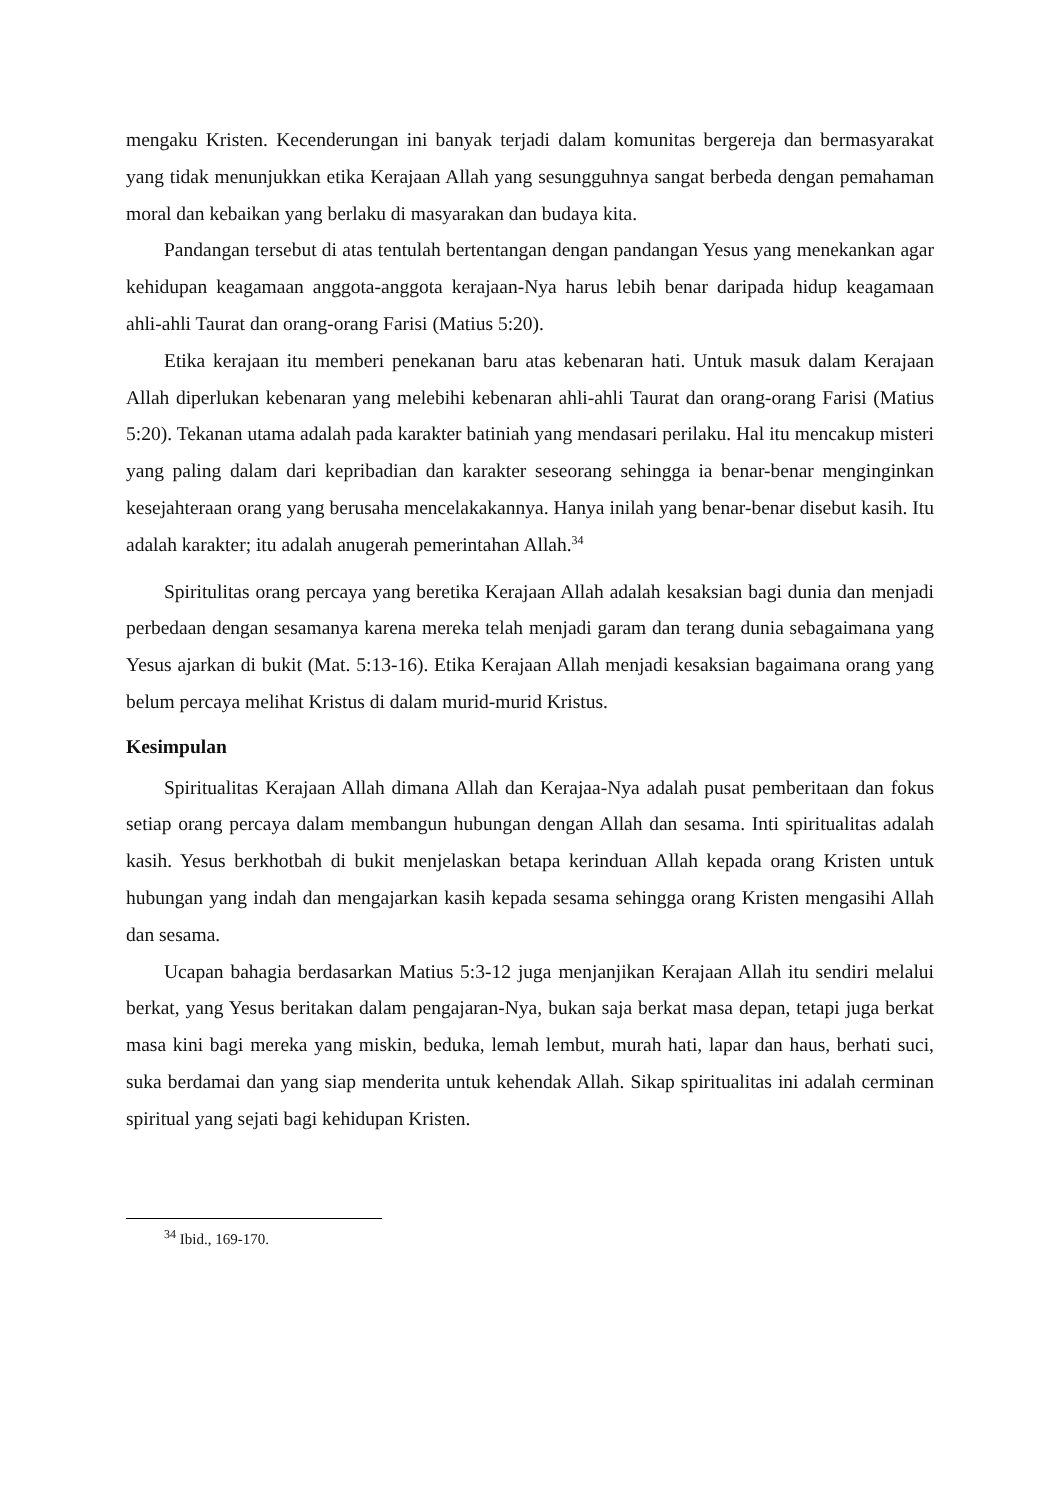mengaku Kristen. Kecenderungan ini banyak terjadi dalam komunitas bergereja dan bermasyarakat yang tidak menunjukkan etika Kerajaan Allah yang sesungguhnya sangat berbeda dengan pemahaman moral dan kebaikan yang berlaku di masyarakan dan budaya kita.
Pandangan tersebut di atas tentulah bertentangan dengan pandangan Yesus yang menekankan agar kehidupan keagamaan anggota-anggota kerajaan-Nya harus lebih benar daripada hidup keagamaan ahli-ahli Taurat dan orang-orang Farisi (Matius 5:20).
Etika kerajaan itu memberi penekanan baru atas kebenaran hati. Untuk masuk dalam Kerajaan Allah diperlukan kebenaran yang melebihi kebenaran ahli-ahli Taurat dan orang-orang Farisi (Matius 5:20). Tekanan utama adalah pada karakter batiniah yang mendasari perilaku. Hal itu mencakup misteri yang paling dalam dari kepribadian dan karakter seseorang sehingga ia benar-benar menginginkan kesejahteraan orang yang berusaha mencelakakannya. Hanya inilah yang benar-benar disebut kasih. Itu adalah karakter; itu adalah anugerah pemerintahan Allah.<sup>34</sup>
Spiritulitas orang percaya yang beretika Kerajaan Allah adalah kesaksian bagi dunia dan menjadi perbedaan dengan sesamanya karena mereka telah menjadi garam dan terang dunia sebagaimana yang Yesus ajarkan di bukit (Mat. 5:13-16). Etika Kerajaan Allah menjadi kesaksian bagaimana orang yang belum percaya melihat Kristus di dalam murid-murid Kristus.
Kesimpulan
Spiritualitas Kerajaan Allah dimana Allah dan Kerajaa-Nya adalah pusat pemberitaan dan fokus setiap orang percaya dalam membangun hubungan dengan Allah dan sesama. Inti spiritualitas adalah kasih. Yesus berkhotbah di bukit menjelaskan betapa kerinduan Allah kepada orang Kristen untuk hubungan yang indah dan mengajarkan kasih kepada sesama sehingga orang Kristen mengasihi Allah dan sesama.
Ucapan bahagia berdasarkan Matius 5:3-12 juga menjanjikan Kerajaan Allah itu sendiri melalui berkat, yang Yesus beritakan dalam pengajaran-Nya, bukan saja berkat masa depan, tetapi juga berkat masa kini bagi mereka yang miskin, beduka, lemah lembut, murah hati, lapar dan haus, berhati suci, suka berdamai dan yang siap menderita untuk kehendak Allah. Sikap spiritualitas ini adalah cerminan spiritual yang sejati bagi kehidupan Kristen.
<sup>34</sup> Ibid., 169-170.